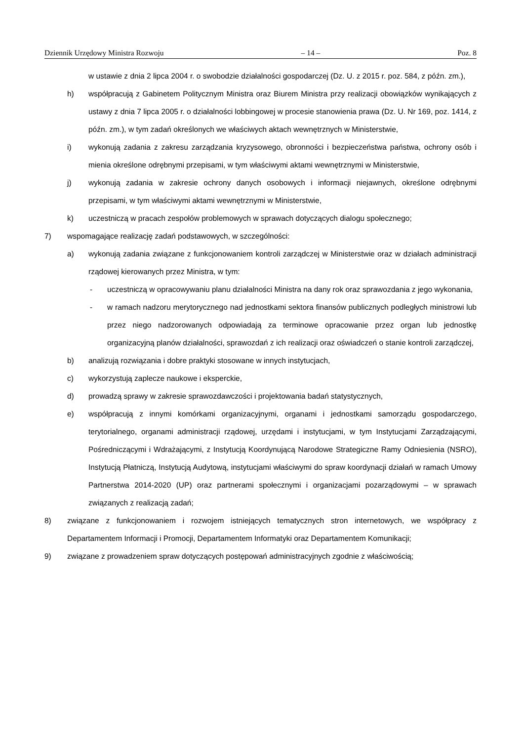Dziennik Urzędowy Ministra Rozwoju – 14 – Poz. 8
w ustawie z dnia 2 lipca 2004 r. o swobodzie działalności gospodarczej (Dz. U. z 2015 r. poz. 584, z późn. zm.),
h) współpracują z Gabinetem Politycznym Ministra oraz Biurem Ministra przy realizacji obowiązków wynikających z ustawy z dnia 7 lipca 2005 r. o działalności lobbingowej w procesie stanowienia prawa (Dz. U. Nr 169, poz. 1414, z późn. zm.), w tym zadań określonych we właściwych aktach wewnętrznych w Ministerstwie,
i) wykonują zadania z zakresu zarządzania kryzysowego, obronności i bezpieczeństwa państwa, ochrony osób i mienia określone odrębnymi przepisami, w tym właściwymi aktami wewnętrznymi w Ministerstwie,
j) wykonują zadania w zakresie ochrony danych osobowych i informacji niejawnych, określone odrębnymi przepisami, w tym właściwymi aktami wewnętrznymi w Ministerstwie,
k) uczestniczą w pracach zespołów problemowych w sprawach dotyczących dialogu społecznego;
7) wspomagające realizację zadań podstawowych, w szczególności:
a) wykonują zadania związane z funkcjonowaniem kontroli zarządczej w Ministerstwie oraz w działach administracji rządowej kierowanych przez Ministra, w tym:
- uczestniczą w opracowywaniu planu działalności Ministra na dany rok oraz sprawozdania z jego wykonania,
- w ramach nadzoru merytorycznego nad jednostkami sektora finansów publicznych podległych ministrowi lub przez niego nadzorowanych odpowiadają za terminowe opracowanie przez organ lub jednostkę organizacyjną planów działalności, sprawozdań z ich realizacji oraz oświadczeń o stanie kontroli zarządczej,
b) analizują rozwiązania i dobre praktyki stosowane w innych instytucjach,
c) wykorzystują zaplecze naukowe i eksperckie,
d) prowadzą sprawy w zakresie sprawozdawczości i projektowania badań statystycznych,
e) współpracują z innymi komórkami organizacyjnymi, organami i jednostkami samorządu gospodarczego, terytorialnego, organami administracji rządowej, urzędami i instytucjami, w tym Instytucjami Zarządzającymi, Pośredniczącymi i Wdrażającymi, z Instytucją Koordynującą Narodowe Strategiczne Ramy Odniesienia (NSRO), Instytucją Płatniczą, Instytucją Audytową, instytucjami właściwymi do spraw koordynacji działań w ramach Umowy Partnerstwa 2014-2020 (UP) oraz partnerami społecznymi i organizacjami pozarządowymi – w sprawach związanych z realizacją zadań;
8) związane z funkcjonowaniem i rozwojem istniejących tematycznych stron internetowych, we współpracy z Departamentem Informacji i Promocji, Departamentem Informatyki oraz Departamentem Komunikacji;
9) związane z prowadzeniem spraw dotyczących postępowań administracyjnych zgodnie z właściwością;